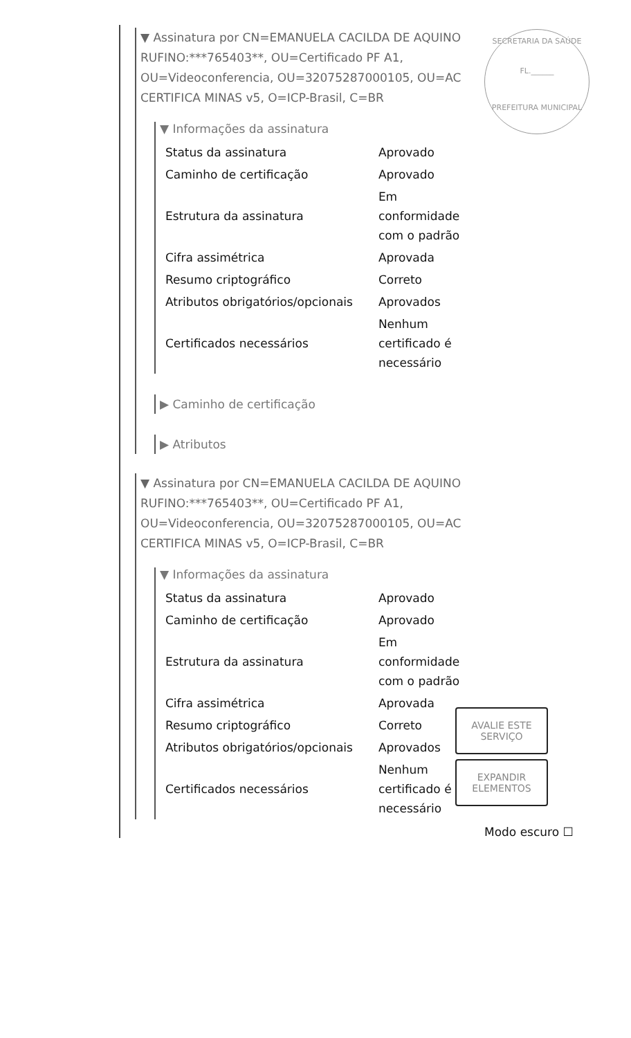▼ Assinatura por CN=EMANUELA CACILDA DE AQUINO RUFINO:***765403**, OU=Certificado PF A1, OU=Videoconferencia, OU=32075287000105, OU=AC CERTIFICA MINAS v5, O=ICP-Brasil, C=BR
▼ Informações da assinatura
| Status da assinatura | Aprovado |
| Caminho de certificação | Aprovado |
| Estrutura da assinatura | Em conformidade com o padrão |
| Cifra assimétrica | Aprovada |
| Resumo criptográfico | Correto |
| Atributos obrigatórios/opcionais | Aprovados |
| Certificados necessários | Nenhum certificado é necessário |
▶ Caminho de certificação
▶ Atributos
▼ Assinatura por CN=EMANUELA CACILDA DE AQUINO RUFINO:***765403**, OU=Certificado PF A1, OU=Videoconferencia, OU=32075287000105, OU=AC CERTIFICA MINAS v5, O=ICP-Brasil, C=BR
▼ Informações da assinatura
| Status da assinatura | Aprovado |
| Caminho de certificação | Aprovado |
| Estrutura da assinatura | Em conformidade com o padrão |
| Cifra assimétrica | Aprovada |
| Resumo criptográfico | Correto |
| Atributos obrigatórios/opcionais | Aprovados |
| Certificados necessários | Nenhum certificado é necessário |
Modo escuro ☐
SECRETARIA DA SAÚDE
FL.______
PREFEITURA MUNICIPAL
AVALIE ESTE
SERVIÇO
EXPANDIR
ELEMENTOS